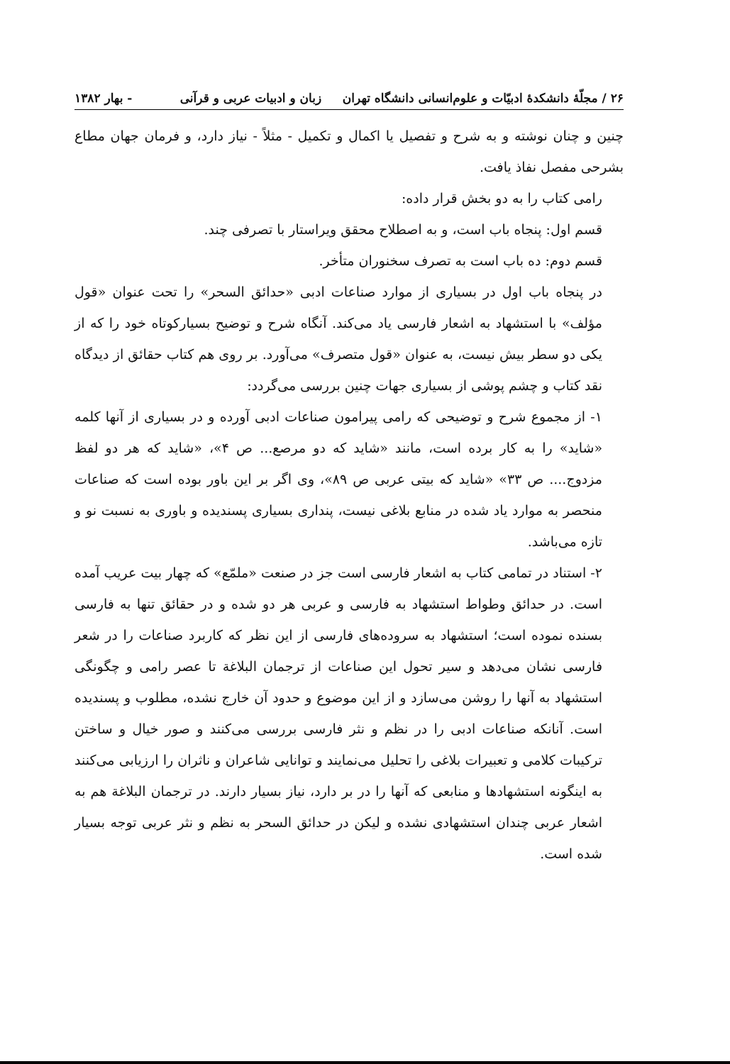۲۶ / مجلّهٔ دانشکدهٔ ادبیّات و علوم‌انسانی دانشگاه تهران زبان و ادبیات عربی و قرآنی - بهار ۱۳۸۲
چنین و چنان نوشته و به شرح و تفصیل یا اکمال و تکمیل - مثلاً - نیاز دارد، و فرمان جهان مطاع بشرحی مفصل نفاذ یافت.
رامی کتاب را به دو بخش قرار داده:
قسم اول: پنجاه باب است، و به اصطلاح محقق ویراستار با تصرفی چند.
قسم دوم: ده باب است به تصرف سخنوران متأخر.
در پنجاه باب اول در بسیاری از موارد صناعات ادبی «حدائق السحر» را تحت عنوان «قول مؤلف» با استشهاد به اشعار فارسی یاد می‌کند. آنگاه شرح و توضیح بسیارکوتاه خود را که از یکی دو سطر بیش نیست، به عنوان «قول متصرف» می‌آورد. بر روی هم کتاب حقائق از دیدگاه نقد کتاب و چشم پوشی از بسیاری جهات چنین بررسی می‌گردد:
۱- از مجموع شرح و توضیحی که رامی پیرامون صناعات ادبی آورده و در بسیاری از آنها کلمه «شاید» را به کار برده است، مانند «شاید که دو مرصع... ص ۴»، «شاید که هر دو لفظ مزدوج.... ص ۳۳» «شاید که بیتی عربی ص ۸۹»، وی اگر بر این باور بوده است که صناعات منحصر به موارد یاد شده در منابع بلاغی نیست، پنداری بسیاری پسندیده و باوری به نسبت نو و تازه می‌باشد.
۲- استناد در تمامی کتاب به اشعار فارسی است جز در صنعت «ملمّع» که چهار بیت عریب آمده است. در حدائق وطواط استشهاد به فارسی و عربی هر دو شده و در حقائق تنها به فارسی بسنده نموده است؛ استشهاد به سروده‌های فارسی از این نظر که کاربرد صناعات را در شعر فارسی نشان می‌دهد و سیر تحول این صناعات از ترجمان البلاغة تا عصر رامی و چگونگی استشهاد به آنها را روشن می‌سازد و از این موضوع و حدود آن خارج نشده، مطلوب و پسندیده است. آنانکه صناعات ادبی را در نظم و نثر فارسی بررسی می‌کنند و صور خیال و ساختن ترکیبات کلامی و تعبیرات بلاغی را تحلیل می‌نمایند و توانایی شاعران و ناثران را ارزیابی می‌کنند به اینگونه استشهادها و منابعی که آنها را در بر دارد، نیاز بسیار دارند. در ترجمان البلاغة هم به اشعار عربی چندان استشهادی نشده و لیکن در حدائق السحر به نظم و نثر عربی توجه بسیار شده است.